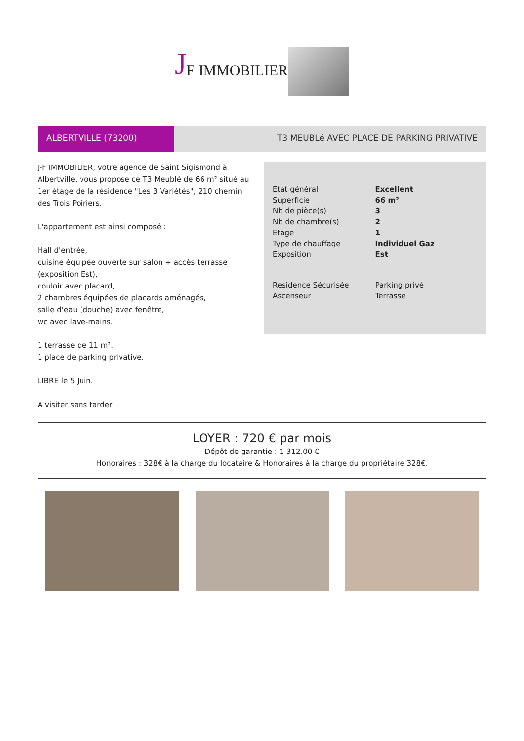J F IMMOBILIER
ALBERTVILLE (73200) T3 MEUBLé AVEC PLACE DE PARKING PRIVATIVE
J-F IMMOBILIER, votre agence de Saint Sigismond à Albertville, vous propose ce T3 Meublé de 66 m² situé au 1er étage de la résidence "Les 3 Variétés", 210 chemin des Trois Poiriers.
L'appartement est ainsi composé :
Hall d'entrée,
cuisine équipée ouverte sur salon + accès terrasse (exposition Est),
couloir avec placard,
2 chambres équipées de placards aménagés,
salle d'eau (douche) avec fenêtre,
wc avec lave-mains.
1 terrasse de 11 m².
1 place de parking privative.
LIBRE le 5 Juin.
A visiter sans tarder
| Etat général | Excellent |
| Superficie | 66 m² |
| Nb de pièce(s) | 3 |
| Nb de chambre(s) | 2 |
| Etage | 1 |
| Type de chauffage | Individuel Gaz |
| Exposition | Est |
| Residence Sécurisée | Parking privé |
| Ascenseur | Terrasse |
LOYER : 720 € par mois
Dépôt de garantie : 1 312.00 €
Honoraires : 328€ à la charge du locataire & Honoraires à la charge du propriétaire 328€.